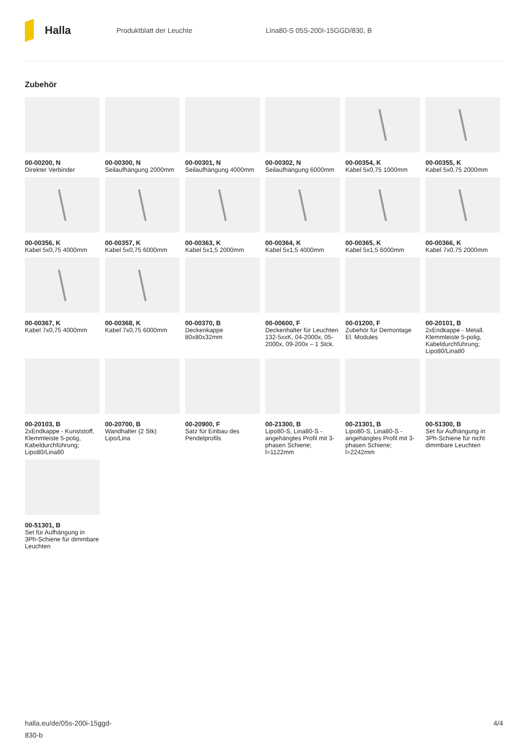Halla
Produktblatt der Leuchte Lina80-S 05S-200I-15GGD/830, B
Zubehör
00-00200, N
Direkter Verbinder
00-00300, N
Seilaufhängung 2000mm
00-00301, N
Seilaufhängung 4000mm
00-00302, N
Seilaufhängung 6000mm
00-00354, K
Kabel 5x0,75 1000mm
00-00355, K
Kabel 5x0,75 2000mm
00-00356, K
Kabel 5x0,75 4000mm
00-00357, K
Kabel 5x0,75 6000mm
00-00363, K
Kabel 5x1,5 2000mm
00-00364, K
Kabel 5x1,5 4000mm
00-00365, K
Kabel 5x1,5 6000mm
00-00366, K
Kabel 7x0,75 2000mm
00-00367, K
Kabel 7x0,75 4000mm
00-00368, K
Kabel 7x0,75 6000mm
00-00370, B
Deckenkappe 80x80x32mm
00-00600, F
Deckenhalter für Leuchten 132-5xxK, 04-2000x, 05-2000x, 09-200x – 1 Stck.
00-01200, F
Zubehör für Demontage El. Modules
00-20101, B
2xEndkappe - Metall, Klemmleiste 5-polig, Kabeldurchführung; Lipo80/Lina80
00-20103, B
2xEndkappe - Kunststoff, Klemmleiste 5-polig, Kabeldurchführung; Lipo80/Lina80
00-20700, B
Wandhalter (2 Stk) Lipo/Lina
00-20900, F
Satz für Einbau des Pendelprofils
00-21300, B
Lipo80-S, Lina80-S - angehängtes Profil mit 3-phasen Schiene; l=1122mm
00-21301, B
Lipo80-S, Lina80-S - angehängtes Profil mit 3-phasen Schiene; l=2242mm
00-51300, B
Set für Aufhängung in 3Ph-Schiene für nicht dimmbare Leuchten
00-51301, B
Set für Aufhängung in 3Ph-Schiene für dimmbare Leuchten
halla.eu/de/05s-200i-15ggd-
830-b
4/4